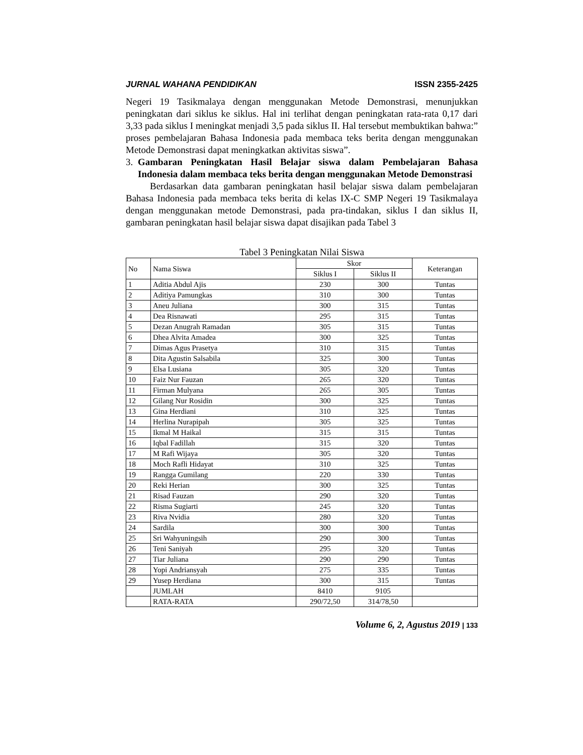JURNAL WAHANA PENDIDIKAN ISSN 2355-2425
Negeri 19 Tasikmalaya dengan menggunakan Metode Demonstrasi, menunjukkan peningkatan dari siklus ke siklus. Hal ini terlihat dengan peningkatan rata-rata 0,17 dari 3,33 pada siklus I meningkat menjadi 3,5 pada siklus II. Hal tersebut membuktikan bahwa:” proses pembelajaran Bahasa Indonesia pada membaca teks berita dengan menggunakan Metode Demonstrasi dapat meningkatkan aktivitas siswa”.
3. Gambaran Peningkatan Hasil Belajar siswa dalam Pembelajaran Bahasa Indonesia dalam membaca teks berita dengan menggunakan Metode Demonstrasi
Berdasarkan data gambaran peningkatan hasil belajar siswa dalam pembelajaran Bahasa Indonesia pada membaca teks berita di kelas IX-C SMP Negeri 19 Tasikmalaya dengan menggunakan metode Demonstrasi, pada pra-tindakan, siklus I dan siklus II, gambaran peningkatan hasil belajar siswa dapat disajikan pada Tabel 3
Tabel 3 Peningkatan Nilai Siswa
| No | Nama Siswa | Skor | | Keterangan |
| --- | --- | --- | --- | --- |
| | | Siklus I | Siklus II | |
| 1 | Aditia Abdul Ajis | 230 | 300 | Tuntas |
| 2 | Aditiya Pamungkas | 310 | 300 | Tuntas |
| 3 | Aneu Juliana | 300 | 315 | Tuntas |
| 4 | Dea Risnawati | 295 | 315 | Tuntas |
| 5 | Dezan Anugrah Ramadan | 305 | 315 | Tuntas |
| 6 | Dhea Alvita Amadea | 300 | 325 | Tuntas |
| 7 | Dimas Agus Prasetya | 310 | 315 | Tuntas |
| 8 | Dita Agustin Salsabila | 325 | 300 | Tuntas |
| 9 | Elsa Lusiana | 305 | 320 | Tuntas |
| 10 | Faiz Nur Fauzan | 265 | 320 | Tuntas |
| 11 | Firman Mulyana | 265 | 305 | Tuntas |
| 12 | Gilang Nur Rosidin | 300 | 325 | Tuntas |
| 13 | Gina Herdiani | 310 | 325 | Tuntas |
| 14 | Herlina Nurapipah | 305 | 325 | Tuntas |
| 15 | Ikmal M Haikal | 315 | 315 | Tuntas |
| 16 | Iqbal Fadillah | 315 | 320 | Tuntas |
| 17 | M Rafi Wijaya | 305 | 320 | Tuntas |
| 18 | Moch Rafli Hidayat | 310 | 325 | Tuntas |
| 19 | Rangga Gumilang | 220 | 330 | Tuntas |
| 20 | Reki Herian | 300 | 325 | Tuntas |
| 21 | Risad Fauzan | 290 | 320 | Tuntas |
| 22 | Risma Sugiarti | 245 | 320 | Tuntas |
| 23 | Riva Nvidia | 280 | 320 | Tuntas |
| 24 | Sardila | 300 | 300 | Tuntas |
| 25 | Sri Wahyuningsih | 290 | 300 | Tuntas |
| 26 | Teni Saniyah | 295 | 320 | Tuntas |
| 27 | Tiar Juliana | 290 | 290 | Tuntas |
| 28 | Yopi Andriansyah | 275 | 335 | Tuntas |
| 29 | Yusep Herdiana | 300 | 315 | Tuntas |
| | JUMLAH | 8410 | 9105 | |
| | RATA-RATA | 290/72,50 | 314/78,50 | |
Volume 6, 2, Agustus 2019 | 133